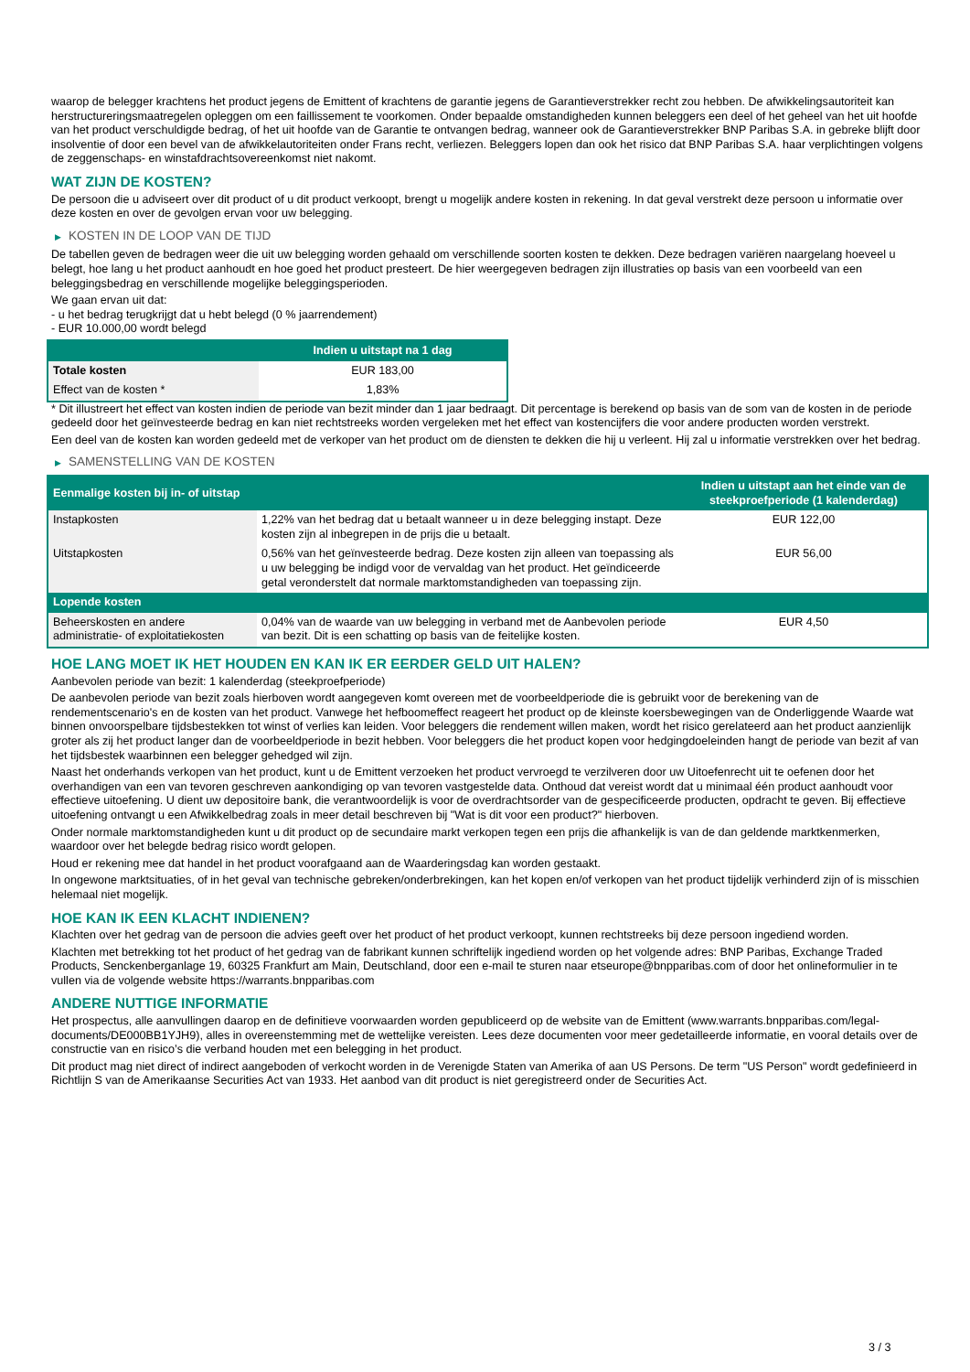waarop de belegger krachtens het product jegens de Emittent of krachtens de garantie jegens de Garantieverstrekker recht zou hebben. De afwikkelingsautoriteit kan herstructureringsmaatregelen opleggen om een faillissement te voorkomen. Onder bepaalde omstandigheden kunnen beleggers een deel of het geheel van het uit hoofde van het product verschuldigde bedrag, of het uit hoofde van de Garantie te ontvangen bedrag, wanneer ook de Garantieverstrekker BNP Paribas S.A. in gebreke blijft door insolventie of door een bevel van de afwikkelautoriteiten onder Frans recht, verliezen. Beleggers lopen dan ook het risico dat BNP Paribas S.A. haar verplichtingen volgens de zeggenschaps- en winstafdrachtsovereenkomst niet nakomt.
WAT ZIJN DE KOSTEN?
De persoon die u adviseert over dit product of u dit product verkoopt, brengt u mogelijk andere kosten in rekening. In dat geval verstrekt deze persoon u informatie over deze kosten en over de gevolgen ervan voor uw belegging.
▶ KOSTEN IN DE LOOP VAN DE TIJD
De tabellen geven de bedragen weer die uit uw belegging worden gehaald om verschillende soorten kosten te dekken. Deze bedragen variëren naargelang hoeveel u belegt, hoe lang u het product aanhoudt en hoe goed het product presteert. De hier weergegeven bedragen zijn illustraties op basis van een voorbeeld van een beleggingsbedrag en verschillende mogelijke beleggingsperioden.
We gaan ervan uit dat:
- u het bedrag terugkrijgt dat u hebt belegd (0 % jaarrendement)
- EUR 10.000,00 wordt belegd
| | Indien u uitstapt na 1 dag |
| --- | --- |
| Totale kosten | EUR 183,00 |
| Effect van de kosten * | 1,83% |
* Dit illustreert het effect van kosten indien de periode van bezit minder dan 1 jaar bedraagt. Dit percentage is berekend op basis van de som van de kosten in de periode gedeeld door het geïnvesteerde bedrag en kan niet rechtstreeks worden vergeleken met het effect van kostencijfers die voor andere producten worden verstrekt.
Een deel van de kosten kan worden gedeeld met de verkoper van het product om de diensten te dekken die hij u verleent. Hij zal u informatie verstrekken over het bedrag.
▶ SAMENSTELLING VAN DE KOSTEN
| Eenmalige kosten bij in- of uitstap | | Indien u uitstapt aan het einde van de steekproefperiode (1 kalenderdag) |
| --- | --- | --- |
| Instapkosten | 1,22% van het bedrag dat u betaalt wanneer u in deze belegging instapt. Deze kosten zijn al inbegrepen in de prijs die u betaalt. | EUR 122,00 |
| Uitstapkosten | 0,56% van het geïnvesteerde bedrag. Deze kosten zijn alleen van toepassing als u uw belegging be indigd voor de vervaldag van het product. Het geïndiceerde getal veronderstelt dat normale marktomstandigheden van toepassing zijn. | EUR 56,00 |
| Lopende kosten | | |
| Beheerskosten en andere administratie- of exploitatiekosten | 0,04% van de waarde van uw belegging in verband met de Aanbevolen periode van bezit. Dit is een schatting op basis van de feitelijke kosten. | EUR 4,50 |
HOE LANG MOET IK HET HOUDEN EN KAN IK ER EERDER GELD UIT HALEN?
Aanbevolen periode van bezit: 1 kalenderdag (steekproefperiode)
De aanbevolen periode van bezit zoals hierboven wordt aangegeven komt overeen met de voorbeeldperiode die is gebruikt voor de berekening van de rendementscenario's en de kosten van het product. Vanwege het hefboomeffect reageert het product op de kleinste koersbewegingen van de Onderliggende Waarde wat binnen onvoorspelbare tijdsbestekken tot winst of verlies kan leiden. Voor beleggers die rendement willen maken, wordt het risico gerelateerd aan het product aanzienlijk groter als zij het product langer dan de voorbeeldperiode in bezit hebben. Voor beleggers die het product kopen voor hedgingdoeleinden hangt de periode van bezit af van het tijdsbestek waarbinnen een belegger gehedged wil zijn.
Naast het onderhands verkopen van het product, kunt u de Emittent verzoeken het product vervroegd te verzilveren door uw Uitoefenrecht uit te oefenen door het overhandigen van een van tevoren geschreven aankondiging op van tevoren vastgestelde data. Onthoud dat vereist wordt dat u minimaal één product aanhoudt voor effectieve uitoefening. U dient uw depositoire bank, die verantwoordelijk is voor de overdrachtsorder van de gespecificeerde producten, opdracht te geven. Bij effectieve uitoefening ontvangt u een Afwikkelbedrag zoals in meer detail beschreven bij "Wat is dit voor een product?" hierboven.
Onder normale marktomstandigheden kunt u dit product op de secundaire markt verkopen tegen een prijs die afhankelijk is van de dan geldende marktkenmerken, waardoor over het belegde bedrag risico wordt gelopen.
Houd er rekening mee dat handel in het product voorafgaand aan de Waarderingsdag kan worden gestaakt.
In ongewone marktsituaties, of in het geval van technische gebreken/onderbrekingen, kan het kopen en/of verkopen van het product tijdelijk verhinderd zijn of is misschien helemaal niet mogelijk.
HOE KAN IK EEN KLACHT INDIENEN?
Klachten over het gedrag van de persoon die advies geeft over het product of het product verkoopt, kunnen rechtstreeks bij deze persoon ingediend worden.
Klachten met betrekking tot het product of het gedrag van de fabrikant kunnen schriftelijk ingediend worden op het volgende adres: BNP Paribas, Exchange Traded Products, Senckenberganlage 19, 60325 Frankfurt am Main, Deutschland, door een e-mail te sturen naar etseurope@bnpparibas.com of door het onlineformulier in te vullen via de volgende website https://warrants.bnpparibas.com
ANDERE NUTTIGE INFORMATIE
Het prospectus, alle aanvullingen daarop en de definitieve voorwaarden worden gepubliceerd op de website van de Emittent (www.warrants.bnpparibas.com/legal-documents/DE000BB1YJH9), alles in overeenstemming met de wettelijke vereisten. Lees deze documenten voor meer gedetailleerde informatie, en vooral details over de constructie van en risico’s die verband houden met een belegging in het product.
Dit product mag niet direct of indirect aangeboden of verkocht worden in de Verenigde Staten van Amerika of aan US Persons. De term "US Person" wordt gedefinieerd in Richtlijn S van de Amerikaanse Securities Act van 1933. Het aanbod van dit product is niet geregistreerd onder de Securities Act.
3 / 3